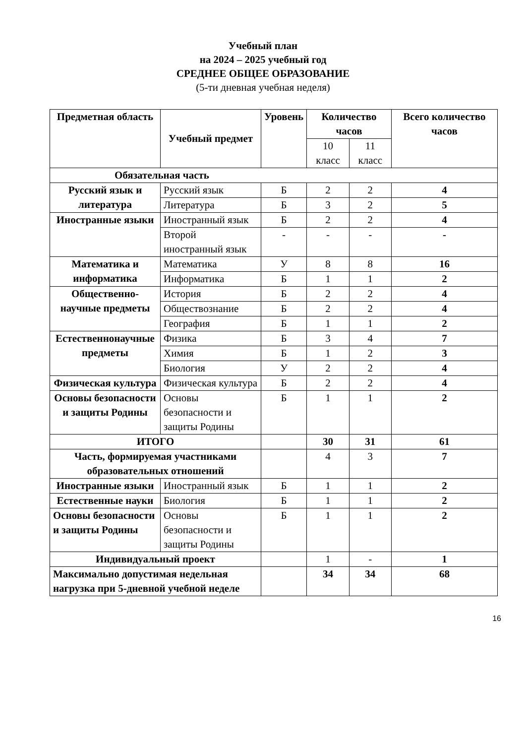Учебный план
на 2024 – 2025 учебный год
СРЕДНЕЕ ОБЩЕЕ ОБРАЗОВАНИЕ
(5-ти дневная учебная неделя)
| Предметная область | Учебный предмет | Уровень | Количество часов | | Всего количество часов |
| --- | --- | --- | --- | --- | --- |
| | | | 10 класс | 11 класс | |
| Обязательная часть | | | | | |
| Русский язык и литература | Русский язык | Б | 2 | 2 | 4 |
| | Литература | Б | 3 | 2 | 5 |
| Иностранные языки | Иностранный язык | Б | 2 | 2 | 4 |
| | Второй иностранный язык | - | - | - | - |
| Математика и информатика | Математика | У | 8 | 8 | 16 |
| | Информатика | Б | 1 | 1 | 2 |
| Общественно-научные предметы | История | Б | 2 | 2 | 4 |
| | Обществознание | Б | 2 | 2 | 4 |
| | География | Б | 1 | 1 | 2 |
| Естественнонаучные предметы | Физика | Б | 3 | 4 | 7 |
| | Химия | Б | 1 | 2 | 3 |
| | Биология | У | 2 | 2 | 4 |
| Физическая культура | Физическая культура | Б | 2 | 2 | 4 |
| Основы безопасности и защиты Родины | Основы безопасности и защиты Родины | Б | 1 | 1 | 2 |
| ИТОГО | | | 30 | 31 | 61 |
| Часть, формируемая участниками образовательных отношений | | | 4 | 3 | 7 |
| Иностранные языки | Иностранный язык | Б | 1 | 1 | 2 |
| Естественные науки | Биология | Б | 1 | 1 | 2 |
| Основы безопасности и защиты Родины | Основы безопасности и защиты Родины | Б | 1 | 1 | 2 |
| Индивидуальный проект | | | 1 | - | 1 |
| Максимально допустимая недельная нагрузка при 5-дневной учебной неделе | | | 34 | 34 | 68 |
16